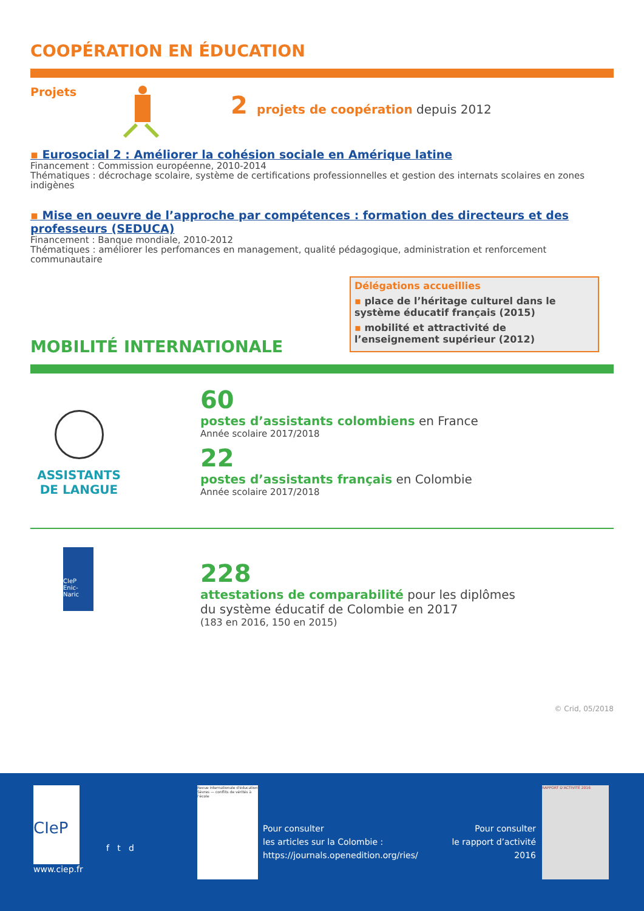COOPÉRATION EN ÉDUCATION
Projets
2 projets de coopération depuis 2012
▪ Eurosocial 2 : Améliorer la cohésion sociale en Amérique latine
Financement : Commission européenne, 2010-2014
Thématiques : décrochage scolaire, système de certifications professionnelles et gestion des internats scolaires en zones indigènes
▪ Mise en oeuvre de l’approche par compétences : formation des directeurs et des professeurs (SEDUCA)
Financement : Banque mondiale, 2010-2012
Thématiques : améliorer les perfomances en management, qualité pédagogique, administration et renforcement communautaire
MOBILITÉ INTERNATIONALE
Délégations accueillies
▪ place de l’héritage culturel dans le système éducatif français (2015)
▪ mobilité et attractivité de l’enseignement supérieur (2012)
ASSISTANTS
DE LANGUE
60
postes d’assistants colombiens en France
Année scolaire 2017/2018
22
postes d’assistants français en Colombie
Année scolaire 2017/2018
CIeP
Enic-Naric
228
attestations de comparabilité pour les diplômes
du système éducatif de Colombie en 2017
(183 en 2016, 150 en 2015)
© Crid, 05/2018
CIeP
www.ciep.fr
f t d
Revue internationale d'éducation Sèvres — conflits de vérités à l’école
Pour consulter
les articles sur la Colombie :
https://journals.openedition.org/ries/
Pour consulter
le rapport d’activité 2016
RAPPORT D’ACTIVITÉ 2016